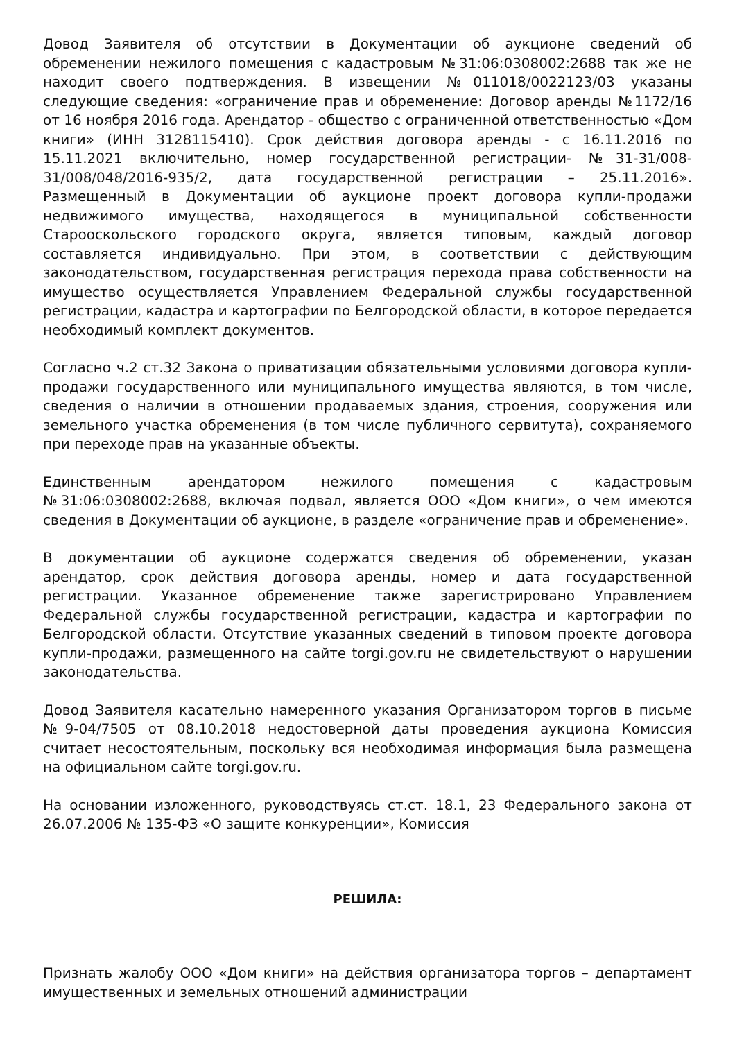Довод Заявителя об отсутствии в Документации об аукционе сведений об обременении нежилого помещения с кадастровым №31:06:0308002:2688 так же не находит своего подтверждения. В извещении №011018/0022123/03 указаны следующие сведения: «ограничение прав и обременение: Договор аренды №1172/16 от 16 ноября 2016 года. Арендатор - общество с ограниченной ответственностью «Дом книги» (ИНН 3128115410). Срок действия договора аренды - с 16.11.2016 по 15.11.2021 включительно, номер государственной регистрации- №31-31/008-31/008/048/2016-935/2, дата государственной регистрации – 25.11.2016». Размещенный в Документации об аукционе проект договора купли-продажи недвижимого имущества, находящегося в муниципальной собственности Старооскольского городского округа, является типовым, каждый договор составляется индивидуально. При этом, в соответствии с действующим законодательством, государственная регистрация перехода права собственности на имущество осуществляется Управлением Федеральной службы государственной регистрации, кадастра и картографии по Белгородской области, в которое передается необходимый комплект документов.
Согласно ч.2 ст.32 Закона о приватизации обязательными условиями договора купли-продажи государственного или муниципального имущества являются, в том числе, сведения о наличии в отношении продаваемых здания, строения, сооружения или земельного участка обременения (в том числе публичного сервитута), сохраняемого при переходе прав на указанные объекты.
Единственным арендатором нежилого помещения с кадастровым №31:06:0308002:2688, включая подвал, является ООО «Дом книги», о чем имеются сведения в Документации об аукционе, в разделе «ограничение прав и обременение».
В документации об аукционе содержатся сведения об обременении, указан арендатор, срок действия договора аренды, номер и дата государственной регистрации. Указанное обременение также зарегистрировано Управлением Федеральной службы государственной регистрации, кадастра и картографии по Белгородской области. Отсутствие указанных сведений в типовом проекте договора купли-продажи, размещенного на сайте torgi.gov.ru не свидетельствуют о нарушении законодательства.
Довод Заявителя касательно намеренного указания Организатором торгов в письме №9-04/7505 от 08.10.2018 недостоверной даты проведения аукциона Комиссия считает несостоятельным, поскольку вся необходимая информация была размещена на официальном сайте torgi.gov.ru.
На основании изложенного, руководствуясь ст.ст. 18.1, 23 Федерального закона от 26.07.2006 № 135-ФЗ «О защите конкуренции», Комиссия
РЕШИЛА:
Признать жалобу ООО «Дом книги» на действия организатора торгов – департамент имущественных и земельных отношений администрации